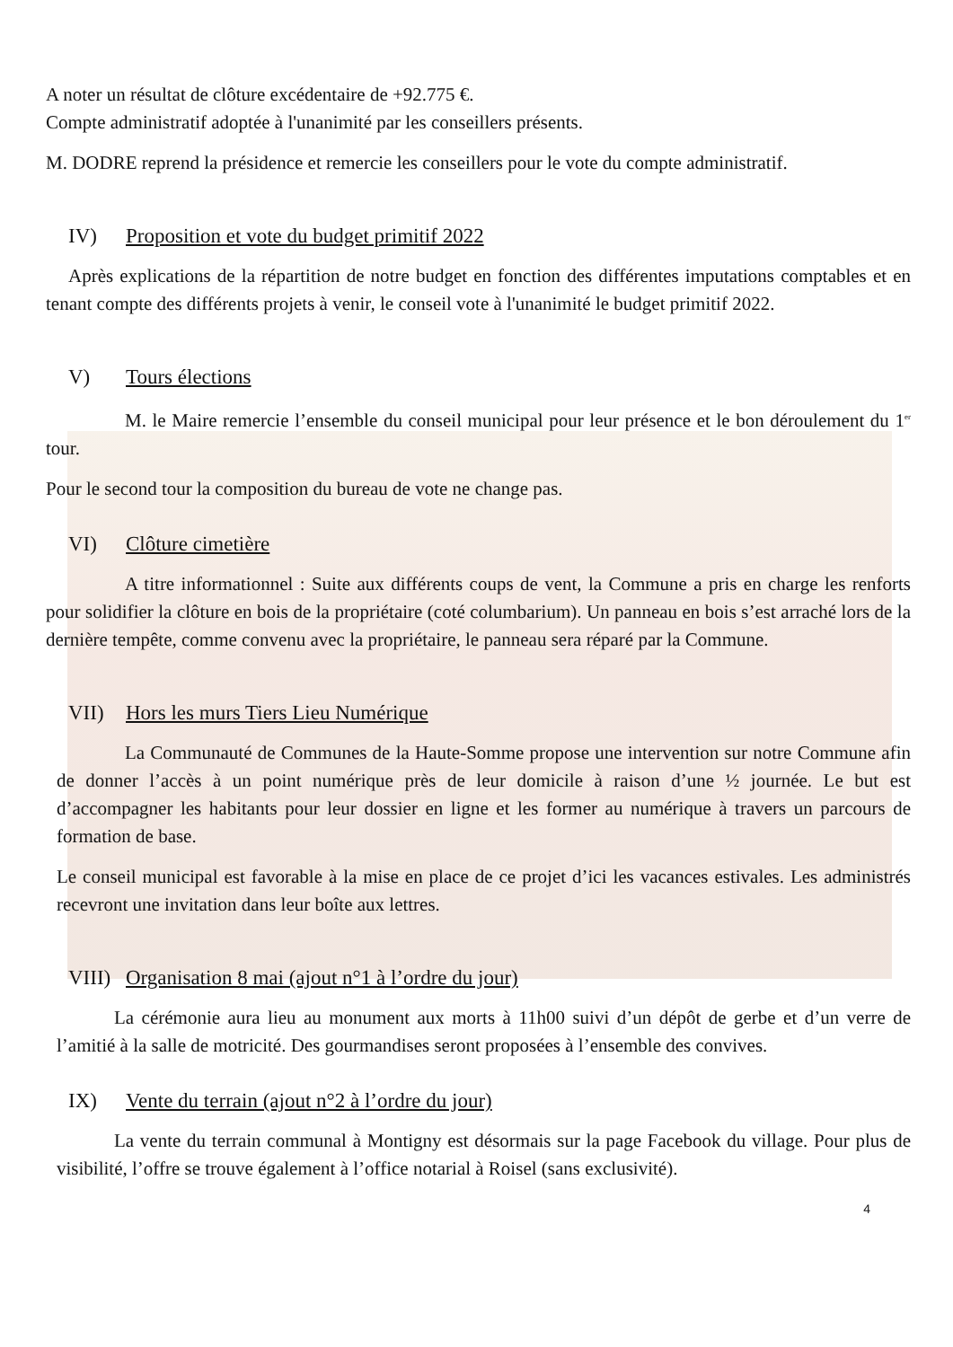A noter un résultat de clôture excédentaire de +92.775 €.
Compte administratif adoptée à l'unanimité par les conseillers présents.
M. DODRE reprend la présidence et remercie les conseillers pour le vote du compte administratif.
IV) Proposition et vote du budget primitif 2022
Après explications de la répartition de notre budget en fonction des différentes imputations comptables et en tenant compte des différents projets à venir, le conseil vote à l'unanimité le budget primitif 2022.
V) Tours élections
M. le Maire remercie l’ensemble du conseil municipal pour leur présence et le bon déroulement du 1<sup>er</sup> tour.
Pour le second tour la composition du bureau de vote ne change pas.
VI) Clôture cimetière
A titre informationnel : Suite aux différents coups de vent, la Commune a pris en charge les renforts pour solidifier la clôture en bois de la propriétaire (coté columbarium). Un panneau en bois s’est arraché lors de la dernière tempête, comme convenu avec la propriétaire, le panneau sera réparé par la Commune.
VII) Hors les murs Tiers Lieu Numérique
La Communauté de Communes de la Haute-Somme propose une intervention sur notre Commune afin de donner l’accès à un point numérique près de leur domicile à raison d’une ½ journée. Le but est d’accompagner les habitants pour leur dossier en ligne et les former au numérique à travers un parcours de formation de base.
Le conseil municipal est favorable à la mise en place de ce projet d’ici les vacances estivales. Les administrés recevront une invitation dans leur boîte aux lettres.
VIII) Organisation 8 mai (ajout n°1 à l’ordre du jour)
La cérémonie aura lieu au monument aux morts à 11h00 suivi d’un dépôt de gerbe et d’un verre de l’amitié à la salle de motricité. Des gourmandises seront proposées à l’ensemble des convives.
IX) Vente du terrain (ajout n°2 à l’ordre du jour)
La vente du terrain communal à Montigny est désormais sur la page Facebook du village. Pour plus de visibilité, l’offre se trouve également à l’office notarial à Roisel (sans exclusivité).
4